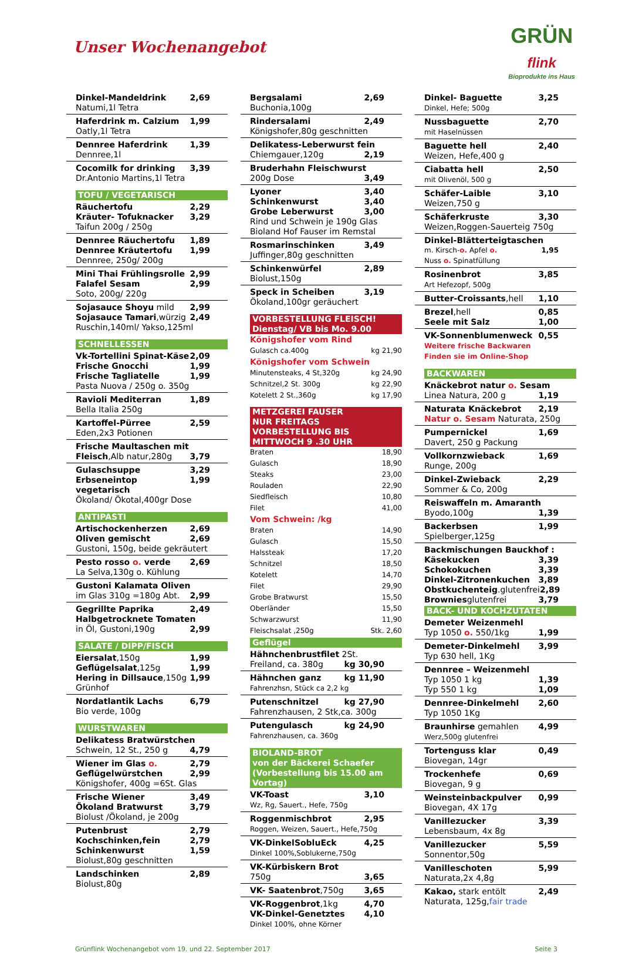Unser Wochenangebot
GRÜN
flink
Bioprodukte ins Haus
Dinkel-Mandeldrink 2,69
Natumi,1l Tetra
Haferdrink m. Calzium 1,99
Oatly,1l Tetra
Dennree Haferdrink 1,39
Dennree,1l
Cocomilk for drinking 3,39
Dr.Antonio Martins,1l Tetra
TOFU / VEGETARISCH
Räuchertofu 2,29
Kräuter- Tofuknacker 3,29
Taifun 200g / 250g
Dennree Räuchertofu 1,89
Dennree Kräutertofu 1,99
Dennree, 250g/ 200g
Mini Thai Frühlingsrolle 2,99
Falafel Sesam 2,99
Soto, 200g/ 220g
Sojasauce Shoyu mild 2,99
Sojasauce Tamari,würzig 2,49
Ruschin,140ml/ Yakso,125ml
SCHNELLESSEN
Vk-Tortellini Spinat-Käse 2,09
Frische Gnocchi 1,99
Frische Tagliatelle 1,99
Pasta Nuova / 250g o. 350g
Ravioli Mediterran 1,89
Bella Italia 250g
Kartoffel-Pürree 2,59
Eden,2x3 Potionen
Frische Maultaschen mit
Fleisch,Alb natur,280g 3,79
Gulaschsuppe 3,29
Erbseneintop vegetarisch 1,99
Ökoland/ Ökotal,400gr Dose
ANTIPASTI
Artischockenherzen 2,69
Oliven gemischt 2,69
Gustoni, 150g, beide gekräutert
Pesto rosso o. verde 2,69
La Selva,130g o. Kühlung
Gustoni Kalamata Oliven
im Glas 310g =180g Abt. 2,99
Gegrillte Paprika 2,49
Halbgetrocknete Tomaten
in Öl, Gustoni,190g 2,99
SALATE / DIPP/FISCH
Eiersalat,150g 1,99
Geflügelsalat,125g 1,99
Hering in Dillsauce,150g 1,99
Grünhof
Nordatlantik Lachs 6,79
Bio verde, 100g
WURSTWAREN
Delikatess Bratwürstchen
Schwein, 12 St., 250 g 4,79
Wiener im Glas o. 2,79
Geflügelwürstchen 2,99
Königshofer, 400g =6St. Glas
Frische Wiener 3,49
Ökoland Bratwurst 3,79
Biolust /Ökoland, je 200g
Putenbrust 2,79
Kochschinken,fein 2,79
Schinkenwurst 1,59
Biolust,80g geschnitten
Landschinken 2,89
Biolust,80g
Bergsalami 2,69
Buchonia,100g
Rindersalami 2,49
Königshofer,80g geschnitten
Delikatess-Leberwurst fein
Chiemgauer,120g 2,19
Bruderhahn Fleischwurst
200g Dose 3,49
Lyoner 3,40
Schinkenwurst 3,40
Grobe Leberwurst 3,00
Rind und Schwein je 190g Glas
Bioland Hof Fauser im Remstal
Rosmarinschinken 3,49
Juffinger,80g geschnitten
Schinkenwürfel 2,89
Biolust,150g
Speck in Scheiben 3,19
Ökoland,100gr geräuchert
VORBESTELLUNG FLEISCH!
Dienstag/ VB bis Mo. 9.00
Königshofer vom Rind
Gulasch ca.400g kg 21,90
Königshofer vom Schwein
Minutensteaks, 4 St,320g kg 24,90
Schnitzel,2 St. 300g kg 22,90
Kotelett 2 St.,360g kg 17,90
METZGEREI FAUSER
NUR FREITAGS
VORBESTELLUNG BIS
MITTWOCH 9 .30 UHR
Braten 18,90
Gulasch 18,90
Steaks 23,00
Rouladen 22,90
Siedfleisch 10,80
Filet 41,00
Vom Schwein: /kg
Braten 14,90
Gulasch 15,50
Halssteak 17,20
Schnitzel 18,50
Kotelett 14,70
Filet 29,90
Grobe Bratwurst 15,50
Oberländer 15,50
Schwarzwurst 11,90
Fleischsalat ,250g Stk. 2,60
Geflügel
Hähnchenbrustfilet 2St.
Freiland, ca. 380g kg 30,90
Hähnchen ganz kg 11,90
Fahrenzhsn, Stück ca 2,2 kg
Putenschnitzel kg 27,90
Fahrenzhausen, 2 Stk,ca. 300g
Putengulasch kg 24,90
Fahrenzhausen, ca. 360g
BIOLAND-BROT
von der Bäckerei Schaefer
(Vorbestellung bis 15.00 am Vortag)
VK-Toast 3,10
Wz, Rg, Sauert., Hefe, 750g
Roggenmischbrot 2,95
Roggen, Weizen, Sauert., Hefe,750g
VK-DinkelSobluEck 4,25
Dinkel 100%,Soblukerne,750g
VK-Kürbiskern Brot
750g 3,65
VK- Saatenbrot,750g 3,65
VK-Roggenbrot,1kg 4,70
VK-Dinkel-Genetztes 4,10
Dinkel 100%, ohne Körner
Dinkel- Baguette 3,25
Dinkel, Hefe; 500g
Nussbaguette 2,70
mit Haselnüssen
Baguette hell 2,40
Weizen, Hefe,400 g
Ciabatta hell 2,50
mit Olivenöl, 500 g
Schäfer-Laible 3,10
Weizen,750 g
Schäferkruste 3,30
Weizen,Roggen-Sauerteig 750g
Dinkel-Blätterteigtaschen
m. Kirsch-o. Apfel o. 1,95
Nuss o. Spinatfüllung
Rosinenbrot 3,85
Art Hefezopf, 500g
Butter-Croissants,hell 1,10
Brezel,hell 0,85
Seele mit Salz 1,00
VK-Sonnenblumenweck 0,55
Weitere frische Backwaren
Finden sie im Online-Shop
BACKWAREN
Knäckebrot natur o. Sesam
Linea Natura, 200 g 1,19
Naturata Knäckebrot 2,19
Natur o. Sesam Naturata, 250g
Pumpernickel 1,69
Davert, 250 g Packung
Vollkornzwieback 1,69
Runge, 200g
Dinkel-Zwieback 2,29
Sommer & Co, 200g
Reiswaffeln m. Amaranth
Byodo,100g 1,39
Backerbsen 1,99
Spielberger,125g
Backmischungen Bauckhof :
Käsekucken 3,39
Schokokuchen 3,39
Dinkel-Zitronenkuchen 3,89
Obstkuchenteig.glutenfrei 2,89
Browniesglutenfrei 3,79
BACK- UND KOCHZUTATEN
Demeter Weizenmehl
Typ 1050 o. 550/1kg 1,99
Demeter-Dinkelmehl 3,99
Typ 630 hell, 1Kg
Dennree – Weizenmehl
Typ 1050 1 kg 1,39
Typ 550 1 kg 1,09
Dennree-Dinkelmehl 2,60
Typ 1050 1Kg
Braunhirse gemahlen 4,99
Werz,500g glutenfrei
Tortenguss klar 0,49
Biovegan, 14gr
Trockenhefe 0,69
Biovegan, 9 g
Weinsteinbackpulver 0,99
Biovegan, 4X 17g
Vanillezucker 3,39
Lebensbaum, 4x 8g
Vanillezucker 5,59
Sonnentor,50g
Vanilleschoten 5,99
Naturata,2x 4,8g
Kakao, stark entölt 2,49
Naturata, 125g,fair trade
Grünflink Wochenangebot vom 19. und 22. September 2017 Seite 3